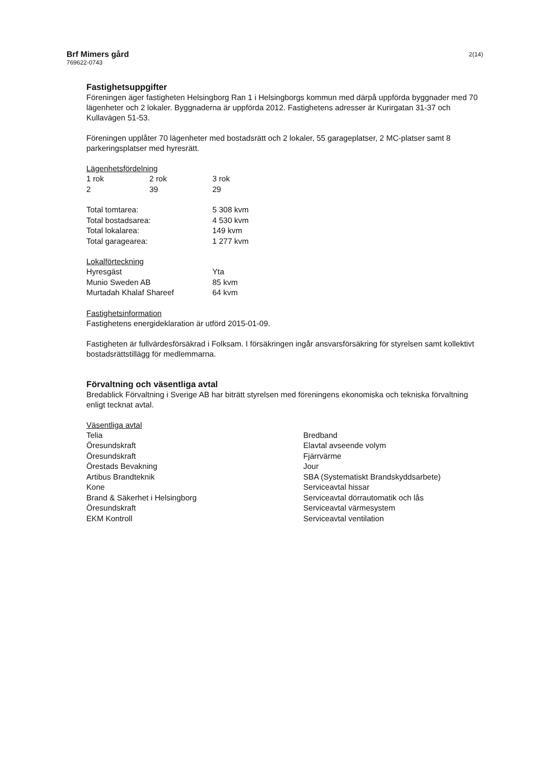Brf Mimers gård
769622-0743
2(14)
Fastighetsuppgifter
Föreningen äger fastigheten Helsingborg Ran 1 i Helsingborgs kommun med därpå uppförda byggnader med 70 lägenheter och 2 lokaler. Byggnaderna är uppförda 2012. Fastighetens adresser är Kurirgatan 31-37 och Kullavägen 51-53.
Föreningen upplåter 70 lägenheter med bostadsrätt och 2 lokaler, 55 garageplatser, 2 MC-platser samt 8 parkeringsplatser med hyresrätt.
Lägenhetsfördelning
| 1 rok | 2 rok | 3 rok |
| 2 | 39 | 29 |
| Total tomtarea: | 5 308 kvm |
| Total bostadsarea: | 4 530 kvm |
| Total lokalarea: | 149 kvm |
| Total garagearea: | 1 277 kvm |
Lokalförteckning
| Hyresgäst | Yta |
| Munio Sweden AB | 85 kvm |
| Murtadah Khalaf Shareef | 64 kvm |
Fastighetsinformation
Fastighetens energideklaration är utförd 2015-01-09.
Fastigheten är fullvärdesförsäkrad i Folksam. I försäkringen ingår ansvarsförsäkring för styrelsen samt kollektivt bostadsrättstillägg för medlemmarna.
Förvaltning och väsentliga avtal
Bredablick Förvaltning i Sverige AB har biträtt styrelsen med föreningens ekonomiska och tekniska förvaltning enligt tecknat avtal.
Väsentliga avtal
| Telia | Bredband |
| Öresundskraft | Elavtal avseende volym |
| Öresundskraft | Fjärrvärme |
| Örestads Bevakning | Jour |
| Artibus Brandteknik | SBA (Systematiskt Brandskyddsarbete) |
| Kone | Serviceavtal hissar |
| Brand & Säkerhet i Helsingborg | Serviceavtal dörrautomatik och lås |
| Öresundskraft | Serviceavtal värmesystem |
| EKM Kontroll | Serviceavtal ventilation |